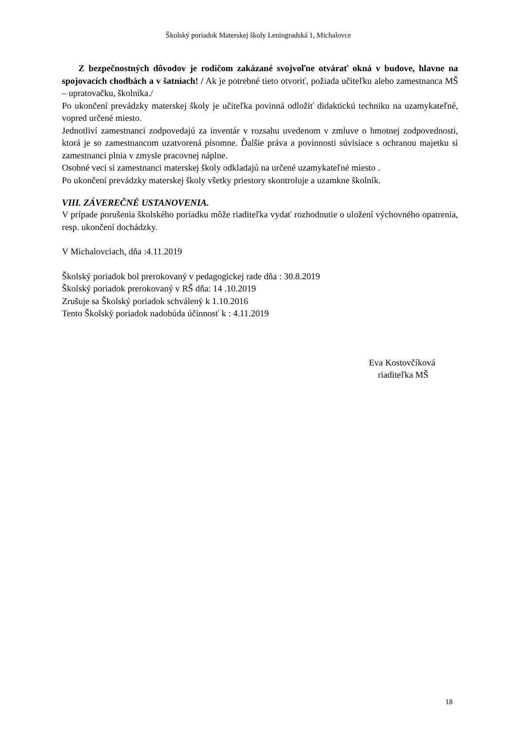Školský poriadok Materskej školy Leningradská 1, Michalovce
Z bezpečnostných dôvodov je rodičom zakázané svojvoľne otvárať okná v budove, hlavne na spojovacích chodbách a v šatniach! / Ak je potrebné tieto otvoriť, požiada učiteľku alebo zamestnanca MŠ – upratovačku, školníka./
Po ukončení prevádzky materskej školy je učiteľka povinná odložiť didaktickú techniku na uzamykateľné, vopred určené miesto.
Jednotliví zamestnanci zodpovedajú za inventár v rozsahu uvedenom v zmluve o hmotnej zodpovednosti, ktorá je so zamestnancom uzatvorená písomne. Ďalšie práva a povinnosti súvisiace s ochranou majetku si zamestnanci plnia v zmysle pracovnej náplne.
Osobné veci si zamestnanci materskej školy odkladajú na určené uzamykateľné miesto .
Po ukončení prevádzky materskej školy všetky priestory skontroluje a uzamkne školník.
VIII. ZÁVEREČNÉ USTANOVENIA.
V prípade porušenia školského poriadku môže riaditeľka vydať rozhodnutie o uložení výchovného opatrenia, resp. ukončení dochádzky.
V Michalovciach, dňa :4.11.2019
Školský poriadok bol prerokovaný v pedagogickej rade dňa : 30.8.2019
Školský poriadok prerokovaný v RŠ dňa: 14 .10.2019
Zrušuje sa Školský poriadok schválený k 1.10.2016
Tento Školský poriadok nadobúda účinnosť k : 4.11.2019
Eva Kostovčíková
riaditeľka MŠ
18